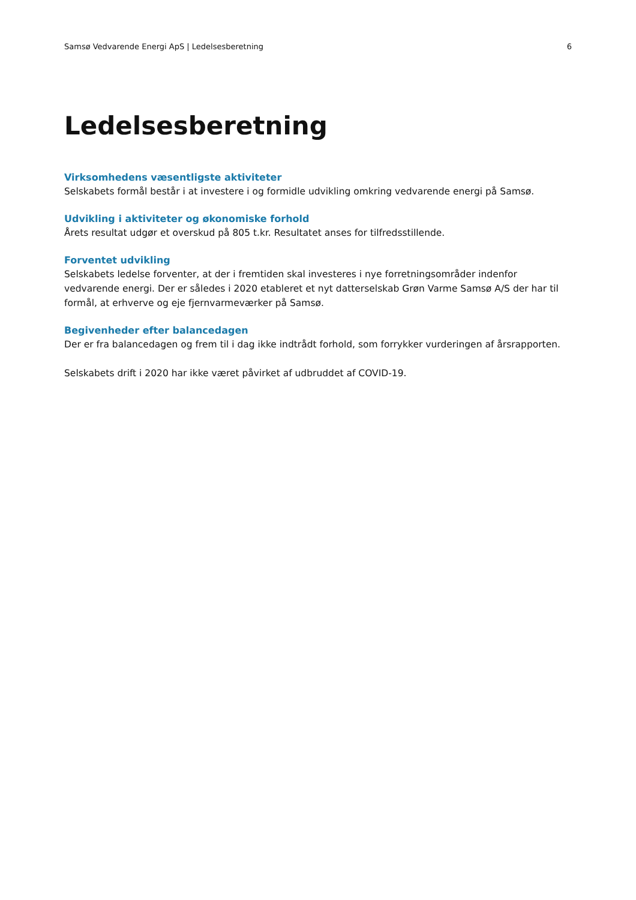Samsø Vedvarende Energi ApS | Ledelsesberetning 6
Ledelsesberetning
Virksomhedens væsentligste aktiviteter
Selskabets formål består i at investere i og formidle udvikling omkring vedvarende energi på Samsø.
Udvikling i aktiviteter og økonomiske forhold
Årets resultat udgør et overskud på 805 t.kr. Resultatet anses for tilfredsstillende.
Forventet udvikling
Selskabets ledelse forventer, at der i fremtiden skal investeres i nye forretningsområder indenfor vedvarende energi. Der er således i 2020 etableret et nyt datterselskab Grøn Varme Samsø A/S der har til formål, at erhverve og eje fjernvarmeværker på Samsø.
Begivenheder efter balancedagen
Der er fra balancedagen og frem til i dag ikke indtrådt forhold, som forrykker vurderingen af årsrapporten.
Selskabets drift i 2020 har ikke været påvirket af udbruddet af COVID-19.